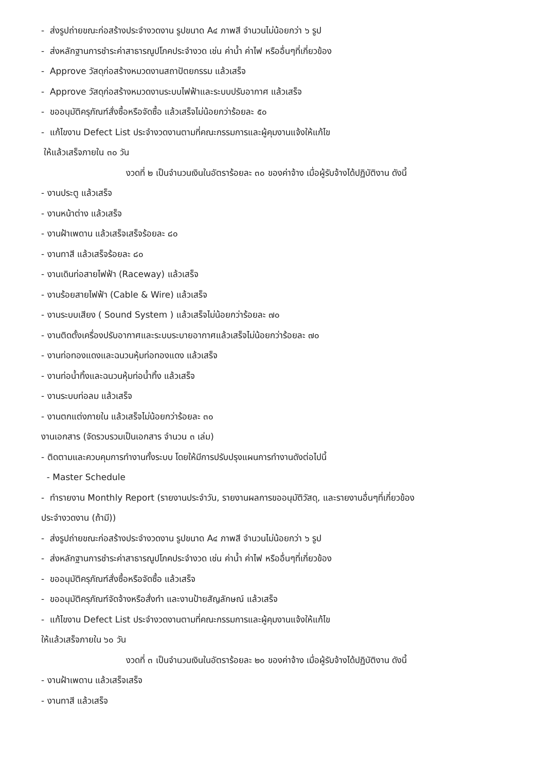- ส่งรูปถ่ายขณะก่อสร้างประจำงวดงาน รูปขนาด A๔ ภาพสี จำนวนไม่น้อยกว่า ๖ รูป
- ส่งหลักฐานการชำระค่าสาธารณูปโภคประจำงวด เช่น ค่าน้ำ ค่าไฟ หรืออื่นๆที่เกี่ยวข้อง
- Approve วัสดุก่อสร้างหมวดงานสถาปัตยกรรม แล้วเสร็จ
- Approve วัสดุก่อสร้างหมวดงานระบบไฟฟ้าและระบบปรับอากาศ แล้วเสร็จ
- ขออนุมัติครุภัณฑ์สั่งซื้อหรือจัดซื้อ แล้วเสร็จไม่น้อยกว่าร้อยละ ๕๐
- แก้ไขงาน Defect List ประจำงวดงานตามที่คณะกรรมการและผู้คุมงานแจ้งให้แก้ไข
ให้แล้วเสร็จภายใน ๓๐ วัน
งวดที่ ๒ เป็นจำนวนเงินในอัตราร้อยละ ๓๐ ของค่าจ้าง เมื่อผู้รับจ้างได้ปฏิบัติงาน ดังนี้
- งานประตู แล้วเสร็จ
- งานหน้าต่าง แล้วเสร็จ
- งานฝ้าเพดาน แล้วเสร็จเสร็จร้อยละ ๘๐
- งานทาสี แล้วเสร็จร้อยละ ๘๐
- งานเดินท่อสายไฟฟ้า (Raceway) แล้วเสร็จ
- งานร้อยสายไฟฟ้า (Cable & Wire) แล้วเสร็จ
- งานระบบเสียง ( Sound System ) แล้วเสร็จไม่น้อยกว่าร้อยละ ๗๐
- งานติดตั้งเครื่องปรับอากาศและระบบระบายอากาศแล้วเสร็จไม่น้อยกว่าร้อยละ ๗๐
- งานท่อทองแดงและฉนวนหุ้มท่อทองแดง แล้วเสร็จ
- งานท่อน้ำทิ้งและฉนวนหุ้มท่อน้ำทิ้ง แล้วเสร็จ
- งานระบบท่อลม แล้วเสร็จ
- งานตกแต่งภายใน แล้วเสร็จไม่น้อยกว่าร้อยละ ๓๐
งานเอกสาร (จัดรวบรวมเป็นเอกสาร จำนวน ๓ เล่ม)
- ติดตามและควบคุมการทำงานทั้งระบบ โดยให้มีการปรับปรุงแผนการทำงานดังต่อไปนี้
- Master Schedule
- ทำรายงาน Monthly Report (รายงานประจำวัน, รายงานผลการขออนุมัติวัสดุ, และรายงานอื่นๆที่เกี่ยวข้อง
ประจำงวดงาน (ถ้ามี))
- ส่งรูปถ่ายขณะก่อสร้างประจำงวดงาน รูปขนาด A๔ ภาพสี จำนวนไม่น้อยกว่า ๖ รูป
- ส่งหลักฐานการชำระค่าสาธารณูปโภคประจำงวด เช่น ค่าน้ำ ค่าไฟ หรืออื่นๆที่เกี่ยวข้อง
- ขออนุมัติครุภัณฑ์สั่งซื้อหรือจัดซื้อ แล้วเสร็จ
- ขออนุมัติครุภัณฑ์จัดจ้างหรือสั่งทำ และงานป้ายสัญลักษณ์ แล้วเสร็จ
- แก้ไขงาน Defect List ประจำงวดงานตามที่คณะกรรมการและผู้คุมงานแจ้งให้แก้ไข
ให้แล้วเสร็จภายใน ๖๐ วัน
งวดที่ ๓ เป็นจำนวนเงินในอัตราร้อยละ ๒๐ ของค่าจ้าง เมื่อผู้รับจ้างได้ปฏิบัติงาน ดังนี้
- งานฝ้าเพดาน แล้วเสร็จเสร็จ
- งานทาสี แล้วเสร็จ